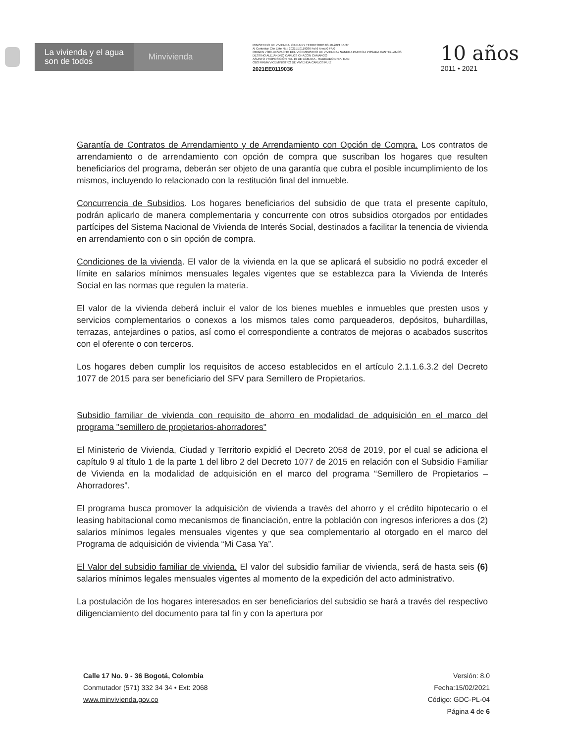La vivienda y el agua
son de todos
Minvivienda
MINISTERIO DE VIVIENDA, CIUDAD Y TERRITORIO 08-10-2021 15:37
Al Contestar Cite Este No.: 2021EE0119036 Fol:6 Anex:0 FA:0
ORIGEN 7300-DESPACHO DEL VICEMINISTRO DE VIVIENDA / SANDRA PATRICIA POSADA CASTELLANOS
DESTINO ALEJANDRO CARLOS CHACÓN CAMARGO
ASUNTO PROPOSICIÓN NO. 10 DE CÁMARA - RADICADO DNP / RAD.
OBS FIRMA VICEMINISTRO DE VIVIENDA CARLOS RUIZ
2021EE0119036
10 años
2011 • 2021
Garantía de Contratos de Arrendamiento y de Arrendamiento con Opción de Compra. Los contratos de arrendamiento o de arrendamiento con opción de compra que suscriban los hogares que resulten beneficiarios del programa, deberán ser objeto de una garantía que cubra el posible incumplimiento de los mismos, incluyendo lo relacionado con la restitución final del inmueble.
Concurrencia de Subsidios. Los hogares beneficiarios del subsidio de que trata el presente capítulo, podrán aplicarlo de manera complementaria y concurrente con otros subsidios otorgados por entidades partícipes del Sistema Nacional de Vivienda de Interés Social, destinados a facilitar la tenencia de vivienda en arrendamiento con o sin opción de compra.
Condiciones de la vivienda. El valor de la vivienda en la que se aplicará el subsidio no podrá exceder el límite en salarios mínimos mensuales legales vigentes que se establezca para la Vivienda de Interés Social en las normas que regulen la materia.
El valor de la vivienda deberá incluir el valor de los bienes muebles e inmuebles que presten usos y servicios complementarios o conexos a los mismos tales como parqueaderos, depósitos, buhardillas, terrazas, antejardines o patios, así como el correspondiente a contratos de mejoras o acabados suscritos con el oferente o con terceros.
Los hogares deben cumplir los requisitos de acceso establecidos en el artículo 2.1.1.6.3.2 del Decreto 1077 de 2015 para ser beneficiario del SFV para Semillero de Propietarios.
Subsidio familiar de vivienda con requisito de ahorro en modalidad de adquisición en el marco del programa "semillero de propietarios-ahorradores"
El Ministerio de Vivienda, Ciudad y Territorio expidió el Decreto 2058 de 2019, por el cual se adiciona el capítulo 9 al título 1 de la parte 1 del libro 2 del Decreto 1077 de 2015 en relación con el Subsidio Familiar de Vivienda en la modalidad de adquisición en el marco del programa “Semillero de Propietarios – Ahorradores”.
El programa busca promover la adquisición de vivienda a través del ahorro y el crédito hipotecario o el leasing habitacional como mecanismos de financiación, entre la población con ingresos inferiores a dos (2) salarios mínimos legales mensuales vigentes y que sea complementario al otorgado en el marco del Programa de adquisición de vivienda “Mi Casa Ya”.
El Valor del subsidio familiar de vivienda. El valor del subsidio familiar de vivienda, será de hasta seis (6) salarios mínimos legales mensuales vigentes al momento de la expedición del acto administrativo.
La postulación de los hogares interesados en ser beneficiarios del subsidio se hará a través del respectivo diligenciamiento del documento para tal fin y con la apertura por
Calle 17 No. 9 - 36 Bogotá, Colombia
Conmutador (571) 332 34 34 • Ext: 2068
www.minvivienda.gov.co
Versión: 8.0
Fecha:15/02/2021
Código: GDC-PL-04
Página 4 de 6